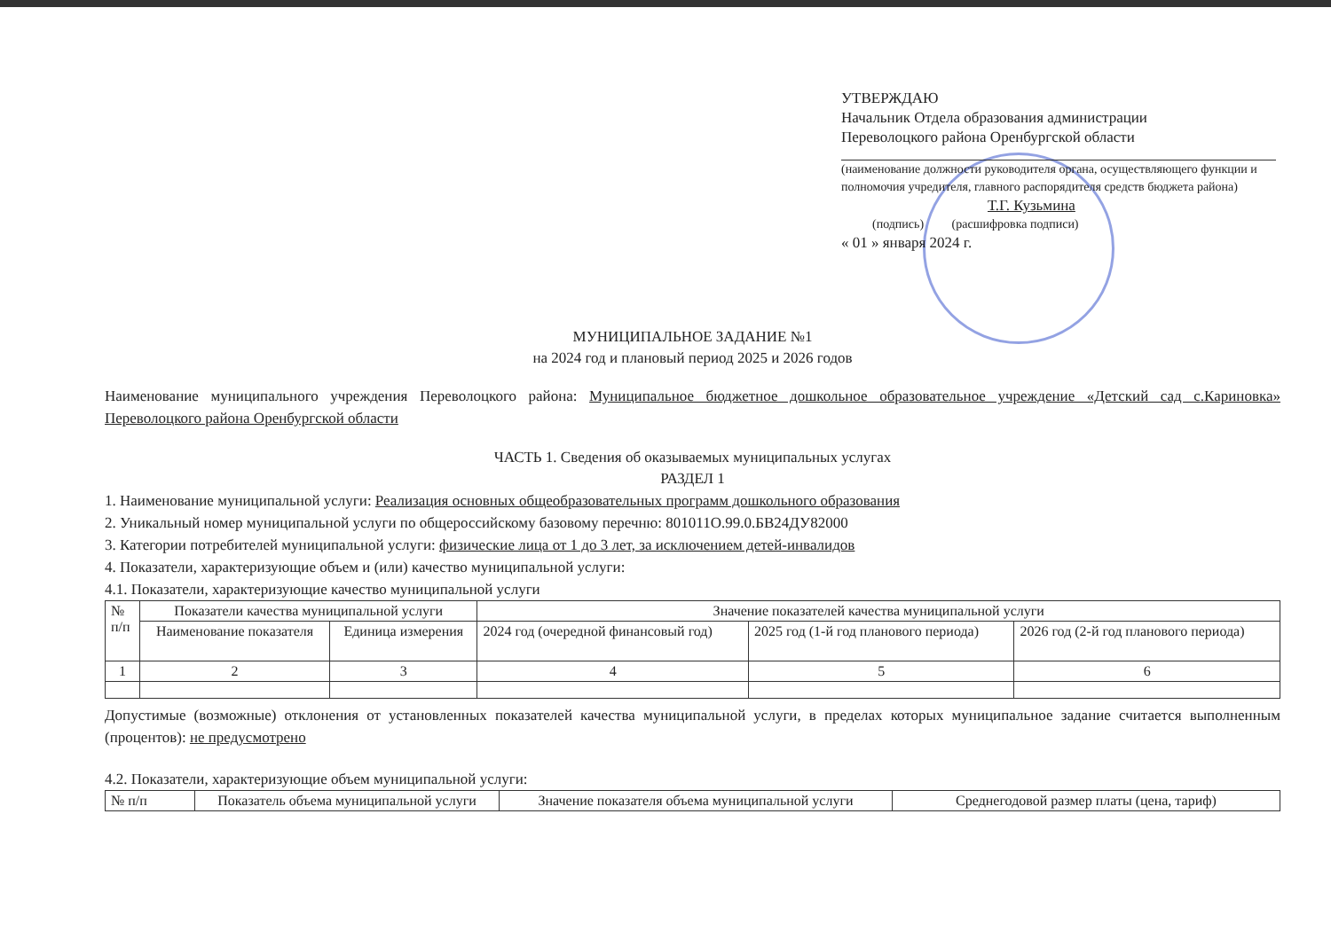УТВЕРЖДАЮ
Начальник Отдела образования администрации
Переволоцкого района Оренбургской области
(наименование должности руководителя органа, осуществляющего функции и полномочия учредителя, главного распорядителя средств бюджета района)
Т.Г. Кузьмина
(подпись) (расшифровка подписи)
« 01 » января 2024 г.
МУНИЦИПАЛЬНОЕ ЗАДАНИЕ №1
на 2024 год и плановый период 2025 и 2026 годов
Наименование муниципального учреждения Переволоцкого района: Муниципальное бюджетное дошкольное образовательное учреждение «Детский сад с.Кариновка» Переволоцкого района Оренбургской области
ЧАСТЬ 1. Сведения об оказываемых муниципальных услугах
РАЗДЕЛ 1
1. Наименование муниципальной услуги: Реализация основных общеобразовательных программ дошкольного образования
2. Уникальный номер муниципальной услуги по общероссийскому базовому перечню: 801011О.99.0.БВ24ДУ82000
3. Категории потребителей муниципальной услуги: физические лица от 1 до 3 лет, за исключением детей-инвалидов
4. Показатели, характеризующие объем и (или) качество муниципальной услуги:
4.1. Показатели, характеризующие качество муниципальной услуги
| № п/п | Показатели качества муниципальной услуги | | Значение показателей качества муниципальной услуги | | |
| --- | --- | --- | --- | --- | --- |
| | Наименование показателя | Единица измерения | 2024 год (очередной финансовый год) | 2025 год (1-й год планового периода) | 2026 год (2-й год планового периода) |
| 1 | 2 | 3 | 4 | 5 | 6 |
Допустимые (возможные) отклонения от установленных показателей качества муниципальной услуги, в пределах которых муниципальное задание считается выполненным (процентов): не предусмотрено
4.2. Показатели, характеризующие объем муниципальной услуги:
| № п/п | Показатель объема муниципальной услуги | Значение показателя объема муниципальной услуги | Среднегодовой размер платы (цена, тариф) |
| --- | --- | --- | --- |